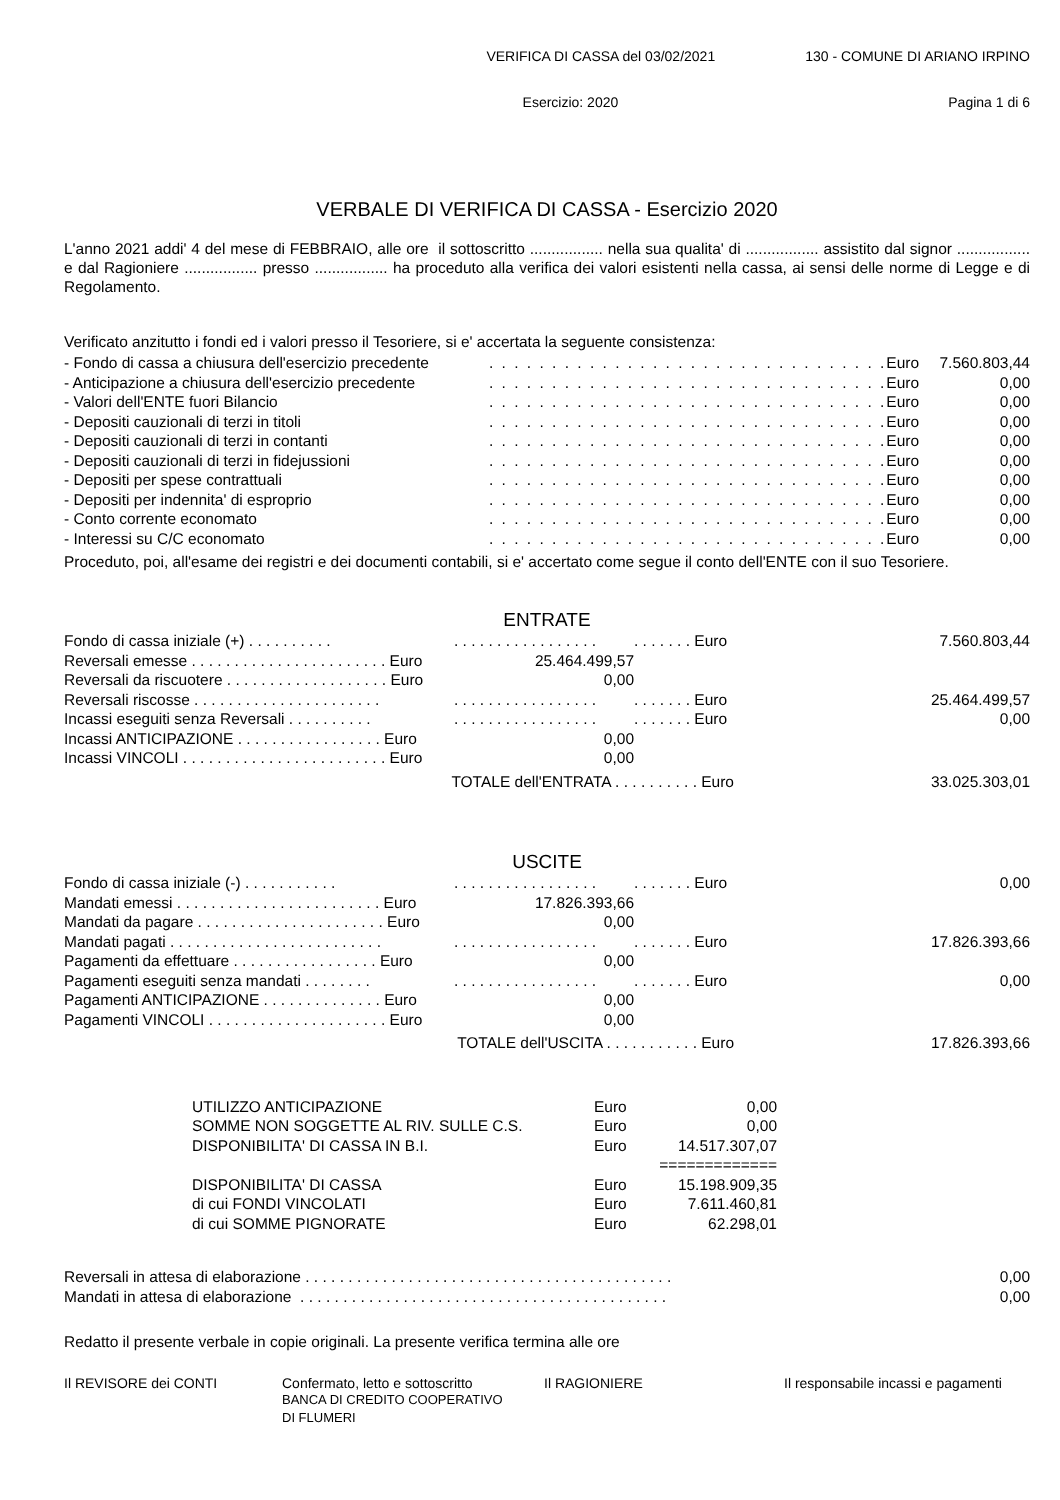VERIFICA DI CASSA del 03/02/2021 130 - COMUNE DI ARIANO IRPINO
Esercizio: 2020 Pagina 1 di 6
VERBALE DI VERIFICA DI CASSA - Esercizio 2020
L'anno 2021 addi' 4 del mese di FEBBRAIO, alle ore il sottoscritto ................. nella sua qualita' di ................. assistito dal signor ................. e dal Ragioniere ................. presso ................. ha proceduto alla verifica dei valori esistenti nella cassa, ai sensi delle norme di Legge e di Regolamento.
Verificato anzitutto i fondi ed i valori presso il Tesoriere, si e' accertata la seguente consistenza:
| - Fondo di cassa a chiusura dell'esercizio precedente | . . . . . . . . . . . . . . . . . . . . . . . . . . . . . . . . | Euro | 7.560.803,44 |
| - Anticipazione a chiusura dell'esercizio precedente | . . . . . . . . . . . . . . . . . . . . . . . . . . . . . . . . | Euro | 0,00 |
| - Valori dell'ENTE fuori Bilancio | . . . . . . . . . . . . . . . . . . . . . . . . . . . . . . . . | Euro | 0,00 |
| - Depositi cauzionali di terzi in titoli | . . . . . . . . . . . . . . . . . . . . . . . . . . . . . . . . | Euro | 0,00 |
| - Depositi cauzionali di terzi in contanti | . . . . . . . . . . . . . . . . . . . . . . . . . . . . . . . . | Euro | 0,00 |
| - Depositi cauzionali di terzi in fidejussioni | . . . . . . . . . . . . . . . . . . . . . . . . . . . . . . . . | Euro | 0,00 |
| - Depositi per spese contrattuali | . . . . . . . . . . . . . . . . . . . . . . . . . . . . . . . . | Euro | 0,00 |
| - Depositi per indennita' di esproprio | . . . . . . . . . . . . . . . . . . . . . . . . . . . . . . . . | Euro | 0,00 |
| - Conto corrente economato | . . . . . . . . . . . . . . . . . . . . . . . . . . . . . . . . | Euro | 0,00 |
| - Interessi su C/C economato | . . . . . . . . . . . . . . . . . . . . . . . . . . . . . . . . | Euro | 0,00 |
Proceduto, poi, all'esame dei registri e dei documenti contabili, si e' accertato come segue il conto dell'ENTE con il suo Tesoriere.
ENTRATE
| Fondo di cassa iniziale (+) . . . . . . . . . . | . . . . . . . . . . . . . . . . . | . . . . . . . Euro | | 7.560.803,44 |
| Reversali emesse . . . . . . . . . . . . . . . . . . . . . . . Euro | 25.464.499,57 | | | |
| Reversali da riscuotere . . . . . . . . . . . . . . . . . . . Euro | 0,00 | | | |
| Reversali riscosse . . . . . . . . . . . . . . . . . . . . . . | . . . . . . . . . . . . . . . . . | . . . . . . . Euro | | 25.464.499,57 |
| Incassi eseguiti senza Reversali . . . . . . . . . . | . . . . . . . . . . . . . . . . . | . . . . . . . Euro | | 0,00 |
| Incassi ANTICIPAZIONE . . . . . . . . . . . . . . . . . Euro | 0,00 | | | |
| Incassi VINCOLI . . . . . . . . . . . . . . . . . . . . . . . . Euro | 0,00 | | | |
| TOTALE dell'ENTRATA . . . . . . . . . . Euro | | | | 33.025.303,01 |
USCITE
| Fondo di cassa iniziale (-) . . . . . . . . . . . | . . . . . . . . . . . . . . . . . | . . . . . . . Euro | | 0,00 |
| Mandati emessi . . . . . . . . . . . . . . . . . . . . . . . . Euro | 17.826.393,66 | | | |
| Mandati da pagare . . . . . . . . . . . . . . . . . . . . . . Euro | 0,00 | | | |
| Mandati pagati . . . . . . . . . . . . . . . . . . . . . . . . . | . . . . . . . . . . . . . . . . . | . . . . . . . Euro | | 17.826.393,66 |
| Pagamenti da effettuare . . . . . . . . . . . . . . . . . Euro | 0,00 | | | |
| Pagamenti eseguiti senza mandati . . . . . . . . | . . . . . . . . . . . . . . . . . | . . . . . . . Euro | | 0,00 |
| Pagamenti ANTICIPAZIONE . . . . . . . . . . . . . . Euro | 0,00 | | | |
| Pagamenti VINCOLI . . . . . . . . . . . . . . . . . . . . . Euro | 0,00 | | | |
| TOTALE dell'USCITA . . . . . . . . . . . Euro | | | | 17.826.393,66 |
| UTILIZZO ANTICIPAZIONE | Euro | 0,00 |
| SOMME NON SOGGETTE AL RIV. SULLE C.S. | Euro | 0,00 |
| DISPONIBILITA' DI CASSA IN B.I. | Euro | 14.517.307,07 |
| | | ============= |
| DISPONIBILITA' DI CASSA | Euro | 15.198.909,35 |
| di cui FONDI VINCOLATI | Euro | 7.611.460,81 |
| di cui SOMME PIGNORATE | Euro | 62.298,01 |
| Reversali in attesa di elaborazione . . . . . . . . . . . . . . . . . . . . . . . . . . . . . . . . . . . . . . . . . . . | 0,00 |
| Mandati in attesa di elaborazione . . . . . . . . . . . . . . . . . . . . . . . . . . . . . . . . . . . . . . . . . . . | 0,00 |
Redatto il presente verbale in copie originali. La presente verifica termina alle ore
Il REVISORE dei CONTI Confermato, letto e sottoscritto
BANCA DI CREDITO COOPERATIVO
DI FLUMERI
Il RAGIONIERE Il responsabile incassi e pagamenti